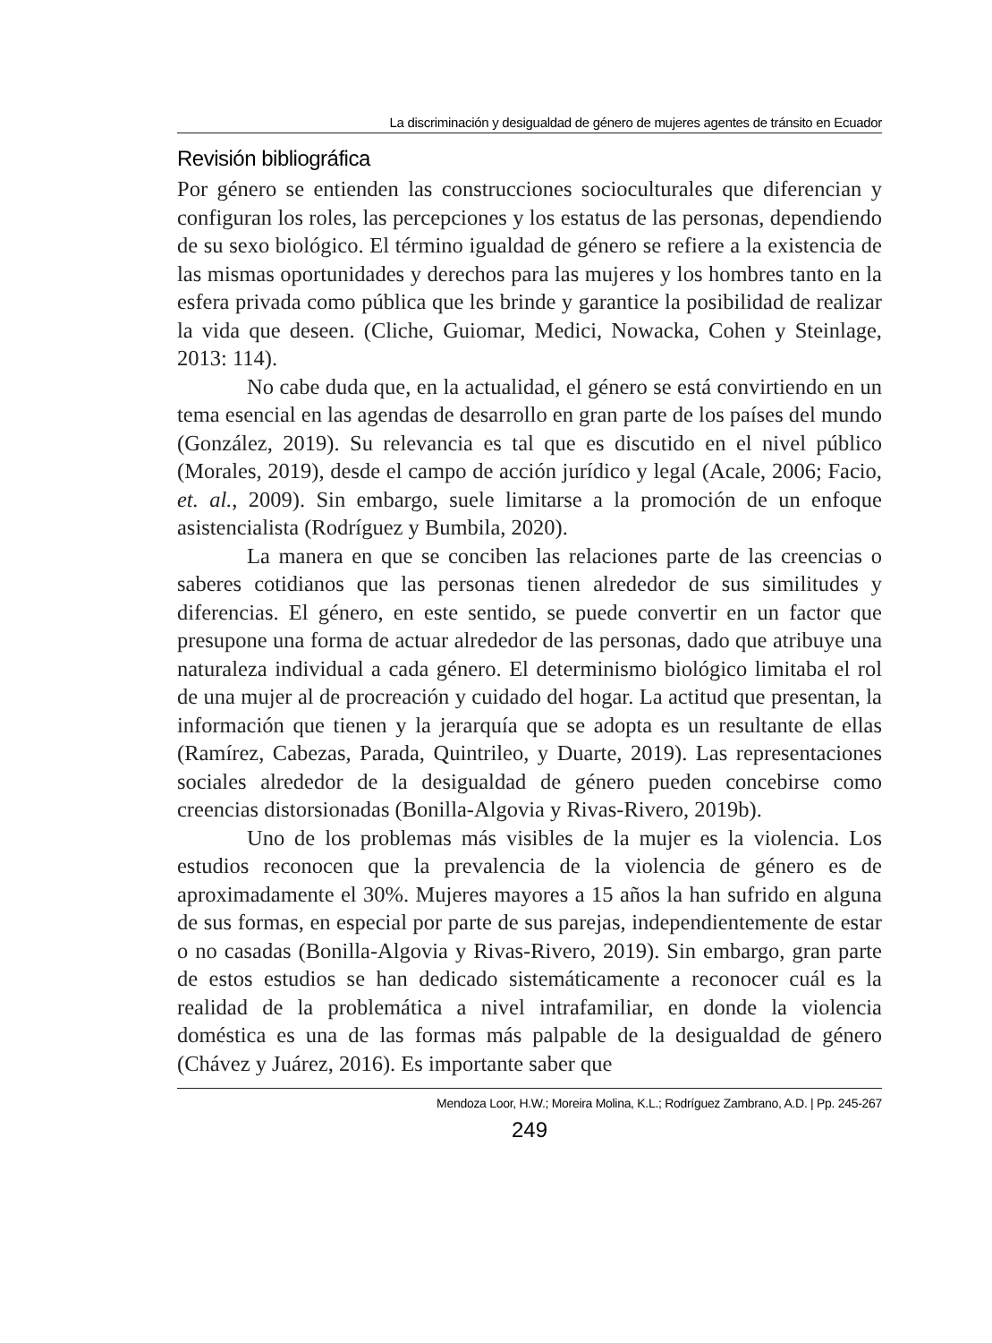La discriminación y desigualdad de género de mujeres agentes de tránsito en Ecuador
Revisión bibliográfica
Por género se entienden las construcciones socioculturales que diferencian y configuran los roles, las percepciones y los estatus de las personas, dependiendo de su sexo biológico. El término igualdad de género se refiere a la existencia de las mismas oportunidades y derechos para las mujeres y los hombres tanto en la esfera privada como pública que les brinde y garantice la posibilidad de realizar la vida que deseen. (Cliche, Guiomar, Medici, Nowacka, Cohen y Steinlage, 2013: 114).
No cabe duda que, en la actualidad, el género se está convirtiendo en un tema esencial en las agendas de desarrollo en gran parte de los países del mundo (González, 2019). Su relevancia es tal que es discutido en el nivel público (Morales, 2019), desde el campo de acción jurídico y legal (Acale, 2006; Facio, et. al., 2009). Sin embargo, suele limitarse a la promoción de un enfoque asistencialista (Rodríguez y Bumbila, 2020).
La manera en que se conciben las relaciones parte de las creencias o saberes cotidianos que las personas tienen alrededor de sus similitudes y diferencias. El género, en este sentido, se puede convertir en un factor que presupone una forma de actuar alrededor de las personas, dado que atribuye una naturaleza individual a cada género. El determinismo biológico limitaba el rol de una mujer al de procreación y cuidado del hogar. La actitud que presentan, la información que tienen y la jerarquía que se adopta es un resultante de ellas (Ramírez, Cabezas, Parada, Quintrileo, y Duarte, 2019). Las representaciones sociales alrededor de la desigualdad de género pueden concebirse como creencias distorsionadas (Bonilla-Algovia y Rivas-Rivero, 2019b).
Uno de los problemas más visibles de la mujer es la violencia. Los estudios reconocen que la prevalencia de la violencia de género es de aproximadamente el 30%. Mujeres mayores a 15 años la han sufrido en alguna de sus formas, en especial por parte de sus parejas, independientemente de estar o no casadas (Bonilla-Algovia y Rivas-Rivero, 2019). Sin embargo, gran parte de estos estudios se han dedicado sistemáticamente a reconocer cuál es la realidad de la problemática a nivel intrafamiliar, en donde la violencia doméstica es una de las formas más palpable de la desigualdad de género (Chávez y Juárez, 2016). Es importante saber que
Mendoza Loor, H.W.; Moreira Molina, K.L.; Rodríguez Zambrano, A.D. | Pp. 245-267
249